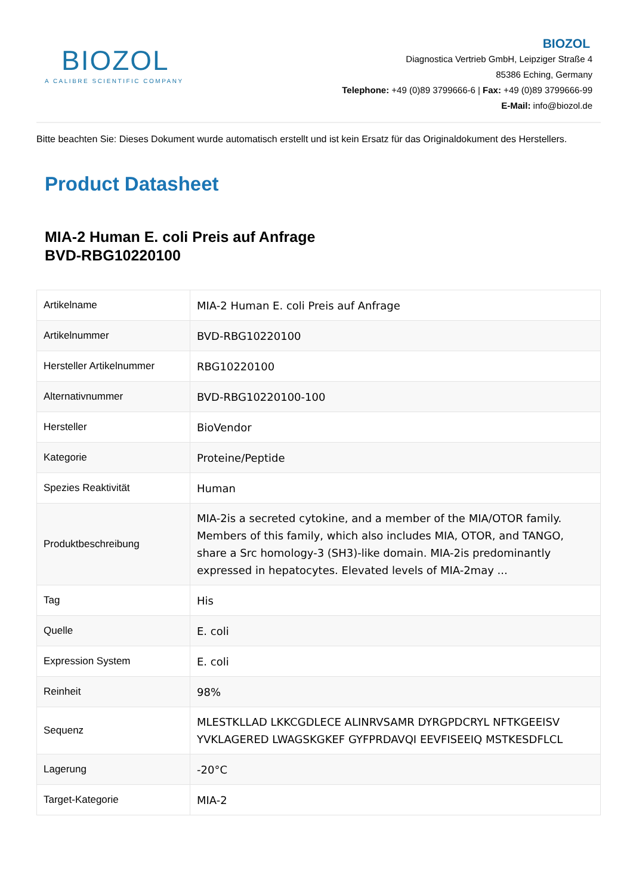BIOZOL
A CALIBRE SCIENTIFIC COMPANY
BIOZOL
Diagnostica Vertrieb GmbH, Leipziger Straße 4
85386 Eching, Germany
Telephone: +49 (0)89 3799666-6 | Fax: +49 (0)89 3799666-99
E-Mail: info@biozol.de
Bitte beachten Sie: Dieses Dokument wurde automatisch erstellt und ist kein Ersatz für das Originaldokument des Herstellers.
Product Datasheet
MIA-2 Human E. coli Preis auf Anfrage
BVD-RBG10220100
| Artikelname | MIA-2 Human E. coli Preis auf Anfrage |
| Artikelnummer | BVD-RBG10220100 |
| Hersteller Artikelnummer | RBG10220100 |
| Alternativnummer | BVD-RBG10220100-100 |
| Hersteller | BioVendor |
| Kategorie | Proteine/Peptide |
| Spezies Reaktivität | Human |
| Produktbeschreibung | MIA-2is a secreted cytokine, and a member of the MIA/OTOR family. Members of this family, which also includes MIA, OTOR, and TANGO, share a Src homology-3 (SH3)-like domain. MIA-2is predominantly expressed in hepatocytes. Elevated levels of MIA-2may ... |
| Tag | His |
| Quelle | E. coli |
| Expression System | E. coli |
| Reinheit | 98% |
| Sequenz | MLESTKLLAD LKKCGDLECE ALINRVSAMR DYRGPDCRYL NFTKGEEISV YVKLAGERED LWAGSKGKEF GYFPRDAVQI EEVFISEEIQ MSTKESDFLCL |
| Lagerung | -20°C |
| Target-Kategorie | MIA-2 |